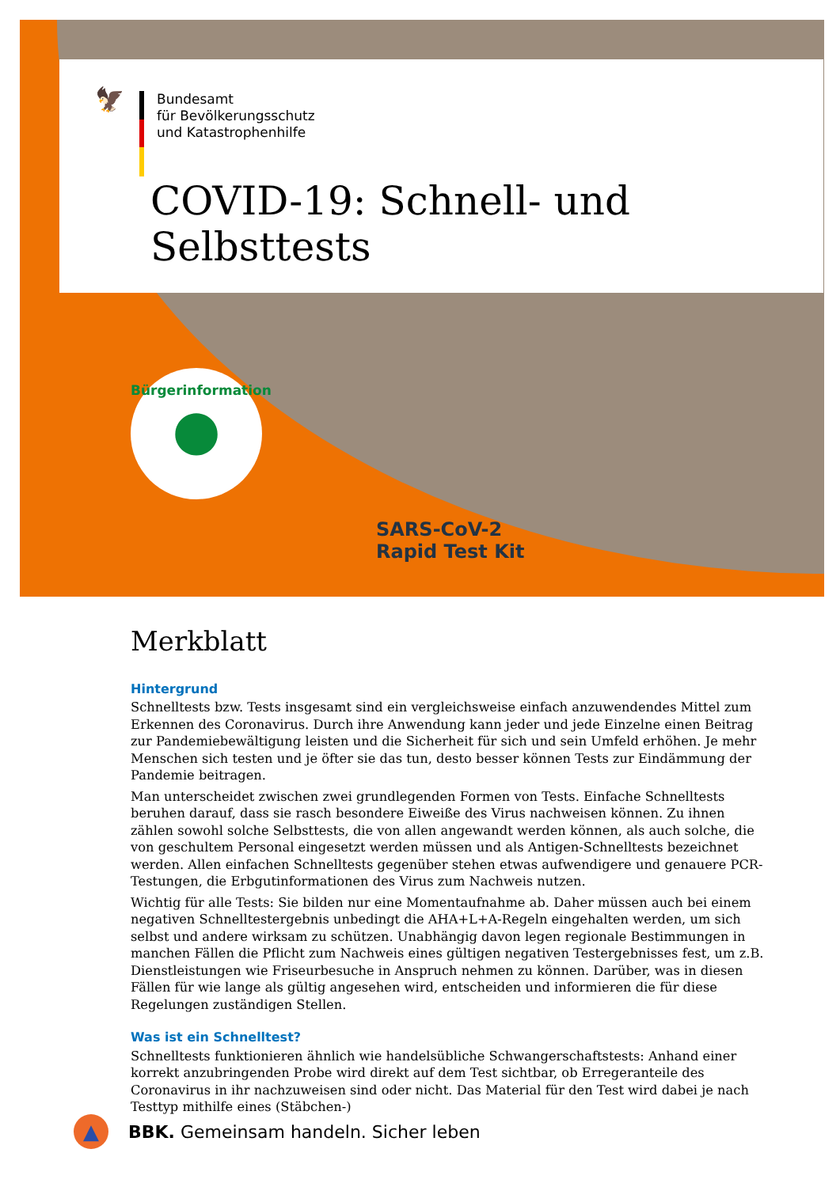🦅
Bundesamt
für Bevölkerungsschutz
und Katastrophenhilfe
COVID-19: Schnell- und Selbsttests
SARS-CoV-2
Rapid Test Kit
Bürgerinformation
●
Merkblatt
Hintergrund
Schnelltests bzw. Tests insgesamt sind ein vergleichsweise einfach anzuwendendes Mittel zum Erkennen des Coronavirus. Durch ihre Anwendung kann jeder und jede Einzelne einen Beitrag zur Pandemiebewältigung leisten und die Sicherheit für sich und sein Umfeld erhöhen. Je mehr Menschen sich testen und je öfter sie das tun, desto besser können Tests zur Eindämmung der Pandemie beitragen.
Man unterscheidet zwischen zwei grundlegenden Formen von Tests. Einfache Schnelltests beruhen darauf, dass sie rasch besondere Eiweiße des Virus nachweisen können. Zu ihnen zählen sowohl solche Selbsttests, die von allen angewandt werden können, als auch solche, die von geschultem Personal eingesetzt werden müssen und als Antigen-Schnelltests bezeichnet werden. Allen einfachen Schnelltests gegenüber stehen etwas aufwendigere und genauere PCR-Testungen, die Erbgutinformationen des Virus zum Nachweis nutzen.
Wichtig für alle Tests: Sie bilden nur eine Momentaufnahme ab. Daher müssen auch bei einem negativen Schnelltestergebnis unbedingt die AHA+L+A-Regeln eingehalten werden, um sich selbst und andere wirksam zu schützen. Unabhängig davon legen regionale Bestimmungen in manchen Fällen die Pflicht zum Nachweis eines gültigen negativen Testergebnisses fest, um z.B. Dienstleistungen wie Friseurbesuche in Anspruch nehmen zu können. Darüber, was in diesen Fällen für wie lange als gültig angesehen wird, entscheiden und informieren die für diese Regelungen zuständigen Stellen.
Was ist ein Schnelltest?
Schnelltests funktionieren ähnlich wie handelsübliche Schwangerschaftstests: Anhand einer korrekt anzubringenden Probe wird direkt auf dem Test sichtbar, ob Erregeranteile des Coronavirus in ihr nachzuweisen sind oder nicht. Das Material für den Test wird dabei je nach Testtyp mithilfe eines (Stäbchen-)
▲
BBK. Gemeinsam handeln. Sicher leben